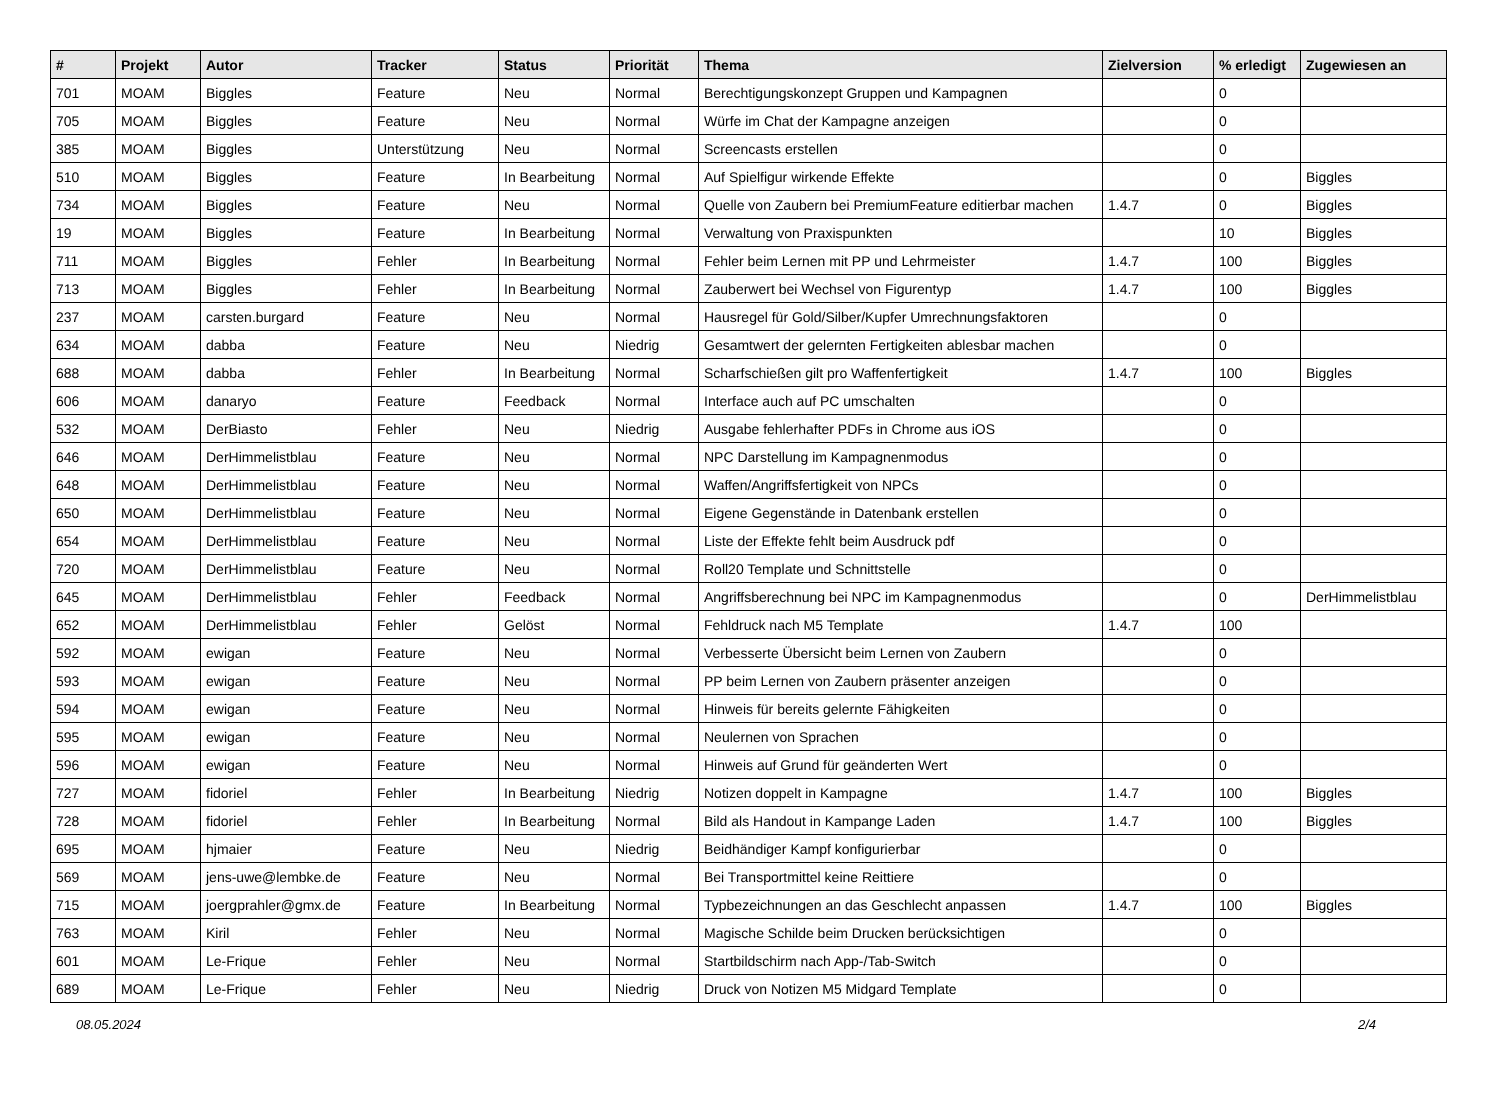| # | Projekt | Autor | Tracker | Status | Priorität | Thema | Zielversion | % erledigt | Zugewiesen an |
| --- | --- | --- | --- | --- | --- | --- | --- | --- | --- |
| 701 | MOAM | Biggles | Feature | Neu | Normal | Berechtigungskonzept Gruppen und Kampagnen | | 0 | |
| 705 | MOAM | Biggles | Feature | Neu | Normal | Würfe im Chat der Kampagne anzeigen | | 0 | |
| 385 | MOAM | Biggles | Unterstützung | Neu | Normal | Screencasts erstellen | | 0 | |
| 510 | MOAM | Biggles | Feature | In Bearbeitung | Normal | Auf Spielfigur wirkende Effekte | | 0 | Biggles |
| 734 | MOAM | Biggles | Feature | Neu | Normal | Quelle von Zaubern bei PremiumFeature editierbar machen | 1.4.7 | 0 | Biggles |
| 19 | MOAM | Biggles | Feature | In Bearbeitung | Normal | Verwaltung von Praxispunkten | | 10 | Biggles |
| 711 | MOAM | Biggles | Fehler | In Bearbeitung | Normal | Fehler beim Lernen mit PP und Lehrmeister | 1.4.7 | 100 | Biggles |
| 713 | MOAM | Biggles | Fehler | In Bearbeitung | Normal | Zauberwert bei Wechsel von Figurentyp | 1.4.7 | 100 | Biggles |
| 237 | MOAM | carsten.burgard | Feature | Neu | Normal | Hausregel für Gold/Silber/Kupfer Umrechnungsfaktoren | | 0 | |
| 634 | MOAM | dabba | Feature | Neu | Niedrig | Gesamtwert der gelernten Fertigkeiten ablesbar machen | | 0 | |
| 688 | MOAM | dabba | Fehler | In Bearbeitung | Normal | Scharfschießen gilt pro Waffenfertigkeit | 1.4.7 | 100 | Biggles |
| 606 | MOAM | danaryo | Feature | Feedback | Normal | Interface auch auf PC umschalten | | 0 | |
| 532 | MOAM | DerBiasto | Fehler | Neu | Niedrig | Ausgabe fehlerhafter PDFs in Chrome aus iOS | | 0 | |
| 646 | MOAM | DerHimmelistblau | Feature | Neu | Normal | NPC Darstellung im Kampagnenmodus | | 0 | |
| 648 | MOAM | DerHimmelistblau | Feature | Neu | Normal | Waffen/Angriffsfertigkeit von NPCs | | 0 | |
| 650 | MOAM | DerHimmelistblau | Feature | Neu | Normal | Eigene Gegenstände in Datenbank erstellen | | 0 | |
| 654 | MOAM | DerHimmelistblau | Feature | Neu | Normal | Liste der Effekte fehlt beim Ausdruck pdf | | 0 | |
| 720 | MOAM | DerHimmelistblau | Feature | Neu | Normal | Roll20 Template und Schnittstelle | | 0 | |
| 645 | MOAM | DerHimmelistblau | Fehler | Feedback | Normal | Angriffsberechnung bei NPC im Kampagnenmodus | | 0 | DerHimmelistblau |
| 652 | MOAM | DerHimmelistblau | Fehler | Gelöst | Normal | Fehldruck nach M5 Template | 1.4.7 | 100 | |
| 592 | MOAM | ewigan | Feature | Neu | Normal | Verbesserte Übersicht beim Lernen von Zaubern | | 0 | |
| 593 | MOAM | ewigan | Feature | Neu | Normal | PP beim Lernen von Zaubern präsenter anzeigen | | 0 | |
| 594 | MOAM | ewigan | Feature | Neu | Normal | Hinweis für bereits gelernte Fähigkeiten | | 0 | |
| 595 | MOAM | ewigan | Feature | Neu | Normal | Neulernen von Sprachen | | 0 | |
| 596 | MOAM | ewigan | Feature | Neu | Normal | Hinweis auf Grund für geänderten Wert | | 0 | |
| 727 | MOAM | fidoriel | Fehler | In Bearbeitung | Niedrig | Notizen doppelt in Kampagne | 1.4.7 | 100 | Biggles |
| 728 | MOAM | fidoriel | Fehler | In Bearbeitung | Normal | Bild als Handout in Kampange Laden | 1.4.7 | 100 | Biggles |
| 695 | MOAM | hjmaier | Feature | Neu | Niedrig | Beidhändiger Kampf konfigurierbar | | 0 | |
| 569 | MOAM | jens-uwe@lembke.de | Feature | Neu | Normal | Bei Transportmittel keine Reittiere | | 0 | |
| 715 | MOAM | joergprahler@gmx.de | Feature | In Bearbeitung | Normal | Typbezeichnungen an das Geschlecht anpassen | 1.4.7 | 100 | Biggles |
| 763 | MOAM | Kiril | Fehler | Neu | Normal | Magische Schilde beim Drucken berücksichtigen | | 0 | |
| 601 | MOAM | Le-Frique | Fehler | Neu | Normal | Startbildschirm nach App-/Tab-Switch | | 0 | |
| 689 | MOAM | Le-Frique | Fehler | Neu | Niedrig | Druck von Notizen M5 Midgard Template | | 0 | |
08.05.2024 2/4